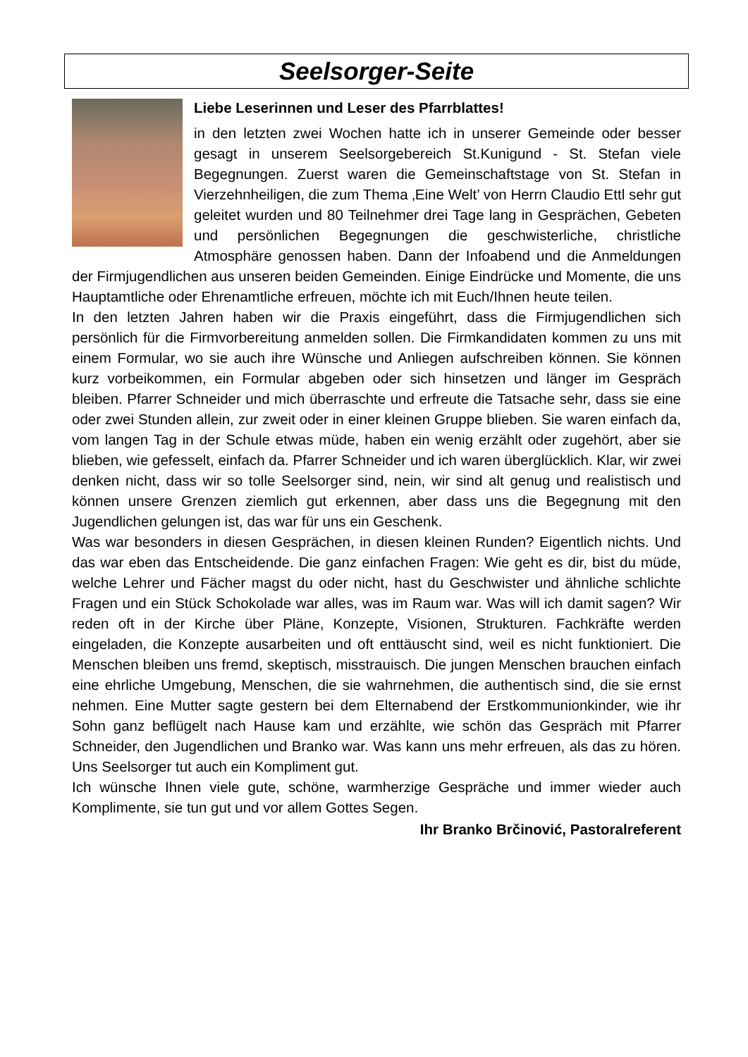Seelsorger-Seite
Liebe Leserinnen und Leser des Pfarrblattes!
in den letzten zwei Wochen hatte ich in unserer Gemeinde oder besser gesagt in unserem Seelsorgebereich St.Kunigund - St. Stefan viele Begegnungen. Zuerst waren die Gemeinschaftstage von St. Stefan in Vierzehnheiligen, die zum Thema ‚Eine Welt’ von Herrn Claudio Ettl sehr gut geleitet wurden und 80 Teilnehmer drei Tage lang in Gesprächen, Gebeten und persönlichen Begegnungen die geschwisterliche, christliche Atmosphäre genossen haben. Dann der Infoabend und die Anmeldungen der Firmjugendlichen aus unseren beiden Gemeinden. Einige Eindrücke und Momente, die uns Hauptamtliche oder Ehrenamtliche erfreuen, möchte ich mit Euch/Ihnen heute teilen.
In den letzten Jahren haben wir die Praxis eingeführt, dass die Firmjugend­lichen sich persönlich für die Firmvorbereitung anmelden sollen. Die Firm­kandidaten kommen zu uns mit einem Formular, wo sie auch ihre Wünsche und Anliegen aufschreiben können. Sie können kurz vorbeikommen, ein For­mular abgeben oder sich hinsetzen und länger im Gespräch bleiben. Pfarrer Schneider und mich überraschte und erfreute die Tatsache sehr, dass sie eine oder zwei Stunden allein, zur zweit oder in einer kleinen Gruppe blieben. Sie waren einfach da, vom langen Tag in der Schule etwas müde, haben ein wenig erzählt oder zugehört, aber sie blieben, wie gefesselt, einfach da. Pfarrer Schneider und ich waren überglücklich. Klar, wir zwei denken nicht, dass wir so tolle Seelsorger sind, nein, wir sind alt genug und realistisch und können unsere Grenzen ziemlich gut erkennen, aber dass uns die Begegnung mit den Jugendlichen gelungen ist, das war für uns ein Geschenk.
Was war besonders in diesen Gesprächen, in diesen kleinen Runden? Eigentlich nichts. Und das war eben das Entscheidende. Die ganz einfachen Fragen: Wie geht es dir, bist du müde, welche Lehrer und Fächer magst du oder nicht, hast du Geschwister und ähnliche schlichte Fragen und ein Stück Schokolade war alles, was im Raum war. Was will ich damit sagen? Wir reden oft in der Kirche über Pläne, Konzepte, Visionen, Strukturen. Fach­kräfte werden eingeladen, die Konzepte ausarbeiten und oft enttäuscht sind, weil es nicht funktioniert. Die Menschen bleiben uns fremd, skeptisch, miss­trauisch. Die jungen Menschen brauchen einfach eine ehrliche Umgebung, Menschen, die sie wahrnehmen, die authentisch sind, die sie ernst nehmen. Eine Mutter sagte gestern bei dem Elternabend der Erstkommunionkinder, wie ihr Sohn ganz beflügelt nach Hause kam und erzählte, wie schön das Gespräch mit Pfarrer Schneider, den Jugendlichen und Branko war. Was kann uns mehr erfreuen, als das zu hören. Uns Seelsorger tut auch ein Kompliment gut.
Ich wünsche Ihnen viele gute, schöne, warmherzige Gespräche und immer wieder auch Komplimente, sie tun gut und vor allem Gottes Segen.
Ihr Branko Brčinović, Pastoralreferent